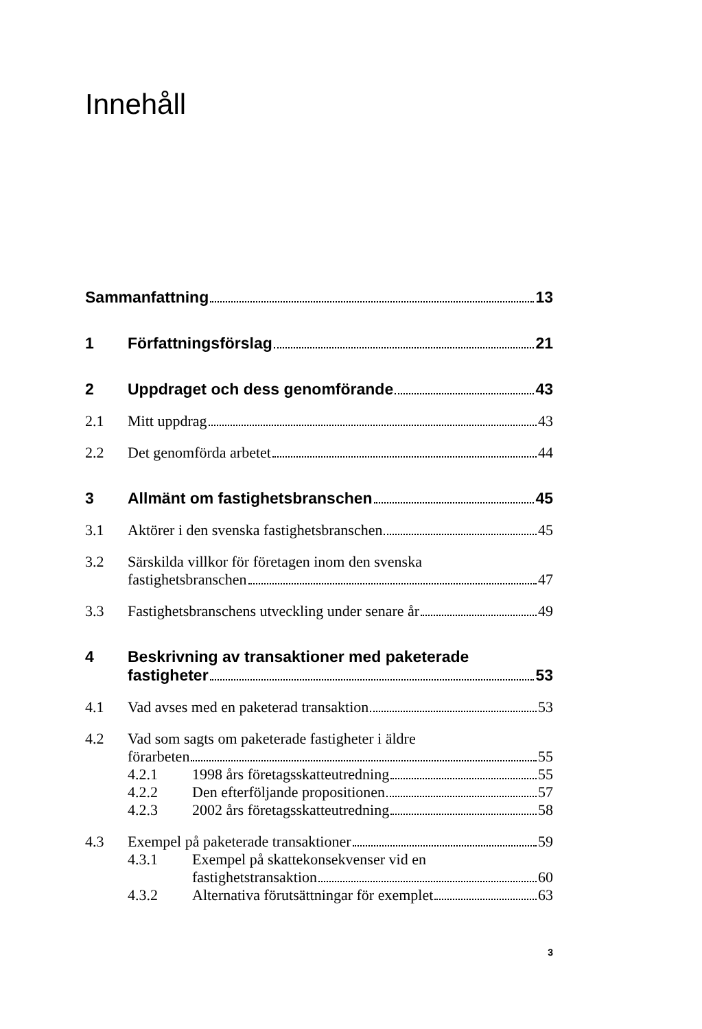Innehåll
Sammanfattning 13
1 Författningsförslag 21
2 Uppdraget och dess genomförande 43
2.1 Mitt uppdrag 43
2.2 Det genomförda arbetet 44
3 Allmänt om fastighetsbranschen 45
3.1 Aktörer i den svenska fastighetsbranschen 45
3.2 Särskilda villkor för företagen inom den svenska
fastighetsbranschen 47
3.3 Fastighetsbranschens utveckling under senare år 49
4 Beskrivning av transaktioner med paketerade
fastigheter 53
4.1 Vad avses med en paketerad transaktion 53
4.2 Vad som sagts om paketerade fastigheter i äldre
förarbeten 55
4.2.1 1998 års företagsskatteutredning 55
4.2.2 Den efterföljande propositionen 57
4.2.3 2002 års företagsskatteutredning 58
4.3 Exempel på paketerade transaktioner 59
4.3.1 Exempel på skattekonsekvenser vid en
fastighetstransaktion 60
4.3.2 Alternativa förutsättningar för exemplet 63
3